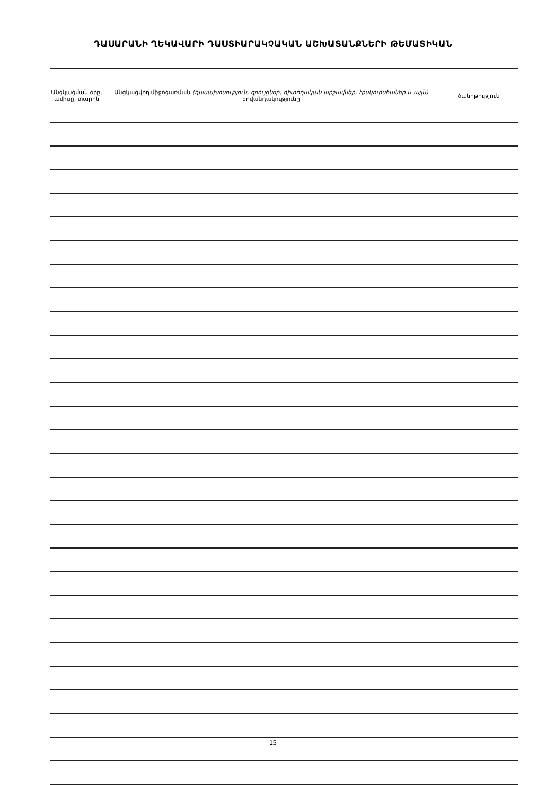ԴԱՍԱՐԱՆԻ ՂԵԿԱՎԱՐԻ ԴԱՍՏԻԱՐԱԿՉԱԿԱՆ ԱՇԽԱՏԱՆՔՆԵՐԻ ԹԵՄԱՏԻԿԱՆ
| Անցկացման օրը, ամիսը, տարին | Անցկացվող միջոցառման (դասախոսություն, զրույցներ, դիտողական արշավներ, էքսկուրսիաներ և այլն) բովանդակությունը | ծանոթություն |
| --- | --- | --- |
15